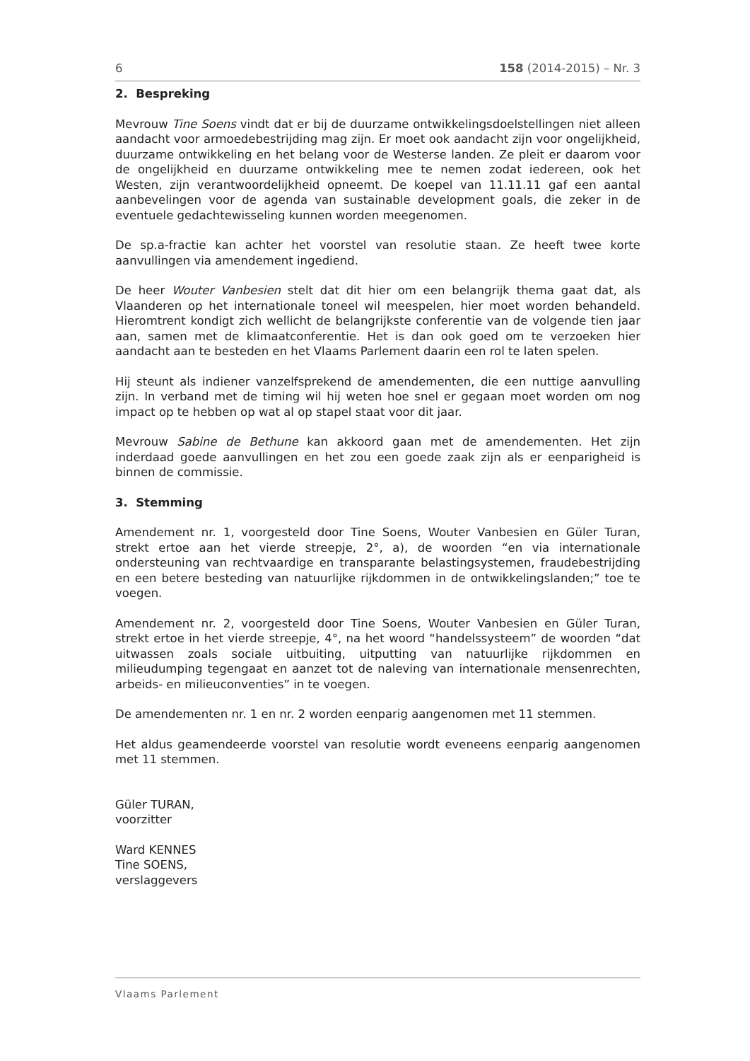6 158 (2014-2015) – Nr. 3
2. Bespreking
Mevrouw Tine Soens vindt dat er bij de duurzame ontwikkelingsdoelstellingen niet alleen aandacht voor armoedebestrijding mag zijn. Er moet ook aandacht zijn voor ongelijkheid, duurzame ontwikkeling en het belang voor de Westerse landen. Ze pleit er daarom voor de ongelijkheid en duurzame ontwikkeling mee te nemen zodat iedereen, ook het Westen, zijn verantwoordelijkheid opneemt. De koepel van 11.11.11 gaf een aantal aanbevelingen voor de agenda van sustainable development goals, die zeker in de eventuele gedachtewisseling kunnen worden meegenomen.
De sp.a-fractie kan achter het voorstel van resolutie staan. Ze heeft twee korte aanvullingen via amendement ingediend.
De heer Wouter Vanbesien stelt dat dit hier om een belangrijk thema gaat dat, als Vlaanderen op het internationale toneel wil meespelen, hier moet worden behandeld. Hieromtrent kondigt zich wellicht de belangrijkste conferentie van de volgende tien jaar aan, samen met de klimaatconferentie. Het is dan ook goed om te verzoeken hier aandacht aan te besteden en het Vlaams Parlement daarin een rol te laten spelen.
Hij steunt als indiener vanzelfsprekend de amendementen, die een nuttige aanvulling zijn. In verband met de timing wil hij weten hoe snel er gegaan moet worden om nog impact op te hebben op wat al op stapel staat voor dit jaar.
Mevrouw Sabine de Bethune kan akkoord gaan met de amendementen. Het zijn inderdaad goede aanvullingen en het zou een goede zaak zijn als er eenparigheid is binnen de commissie.
3. Stemming
Amendement nr. 1, voorgesteld door Tine Soens, Wouter Vanbesien en Güler Turan, strekt ertoe aan het vierde streepje, 2°, a), de woorden “en via internationale ondersteuning van rechtvaardige en transparante belastingsystemen, fraudebestrijding en een betere besteding van natuurlijke rijkdommen in de ontwikkelingslanden;” toe te voegen.
Amendement nr. 2, voorgesteld door Tine Soens, Wouter Vanbesien en Güler Turan, strekt ertoe in het vierde streepje, 4°, na het woord “handelssysteem” de woorden “dat uitwassen zoals sociale uitbuiting, uitputting van natuurlijke rijkdommen en milieudumping tegengaat en aanzet tot de naleving van internationale mensenrechten, arbeids- en milieuconventies” in te voegen.
De amendementen nr. 1 en nr. 2 worden eenparig aangenomen met 11 stemmen.
Het aldus geamendeerde voorstel van resolutie wordt eveneens eenparig aangenomen met 11 stemmen.
Güler TURAN,
voorzitter
Ward KENNES
Tine SOENS,
verslaggevers
Vlaams Parlement